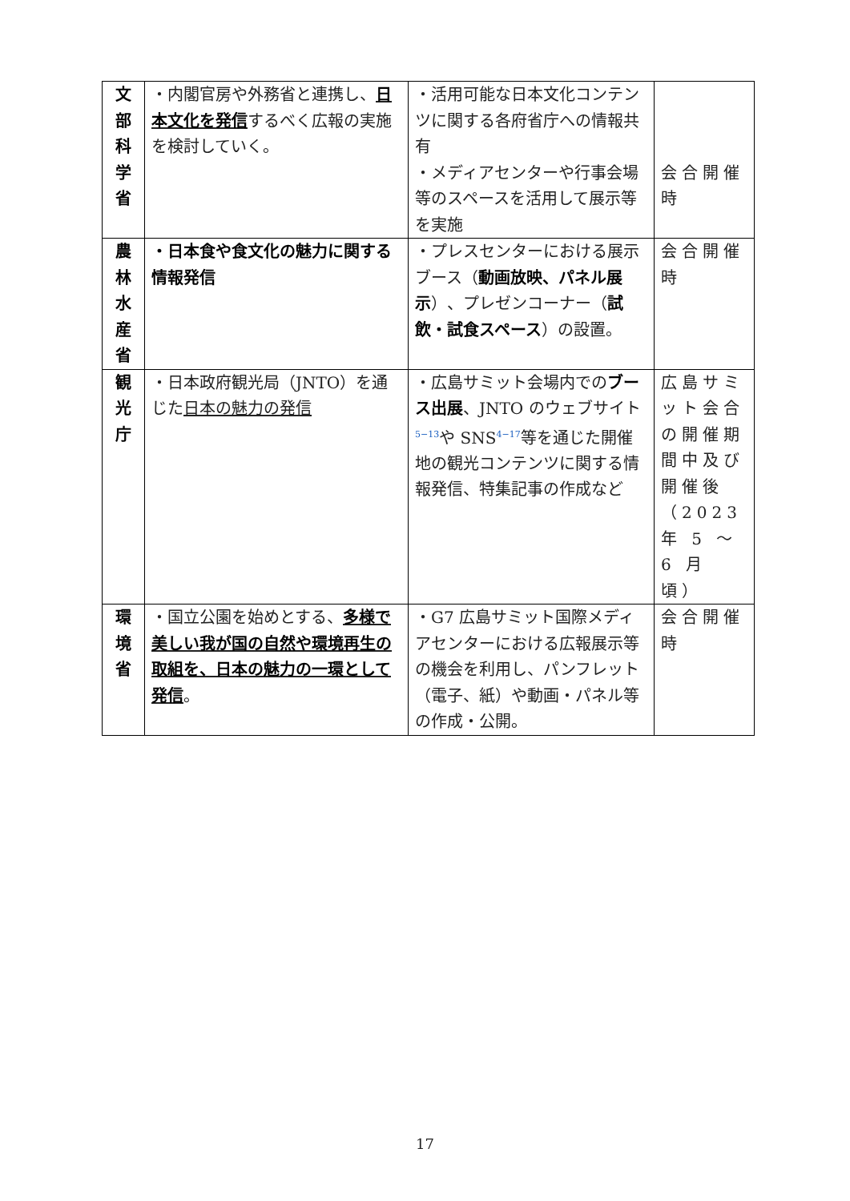| 文 部 科 学 省 | ・内閣官房や外務省と連携し、 日本文化を発信 するべく広報の実施を検討していく。 | ・活用可能な日本文化コンテンツに関する各府省庁への情報共有 ・メディアセンターや行事会場等のスペースを活用して展示等を実施 | 会合開催時 |
| 農 林 水 産 省 | ・日本食や食文化の魅力に関する情報発信 | ・プレスセンターにおける展示ブース（ 動画放映、パネル展示 ）、プレゼンコーナー（ 試飲・試食スペース ）の設置。 | 会合開催時 |
| 観 光 庁 | ・日本政府観光局（JNTO）を通じた 日本の魅力の発信 | ・広島サミット会場内での ブース出展 、JNTO のウェブサイト<sup>5−13</sup>や SNS<sup>4−17</sup>等を通じた開催地の観光コンテンツに関する情報発信、特集記事の作成など | 広島サミット会合の開催期間中及び開催後（2023 年 5 〜6 月頃） |
| 環 境 省 | ・国立公園を始めとする、 多様で美しい我が国の自然や環境再生の取組を、日本の魅力の一環として発信 。 | ・G7 広島サミット国際メディアセンターにおける広報展示等の機会を利用し、パンフレット（電子、紙）や動画・パネル等の作成・公開。 | 会合開催時 |
17